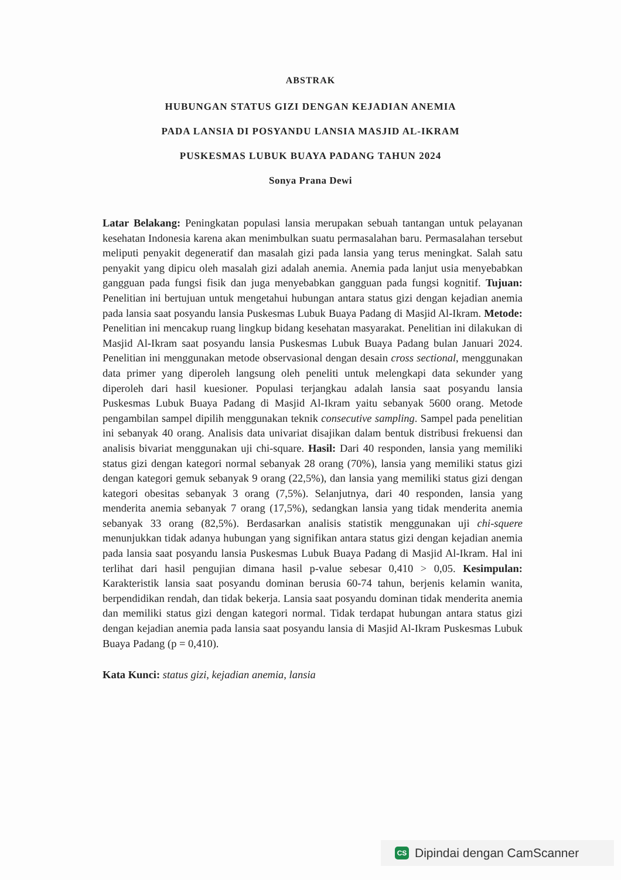ABSTRAK
HUBUNGAN STATUS GIZI DENGAN KEJADIAN ANEMIA
PADA LANSIA DI POSYANDU LANSIA MASJID AL-IKRAM
PUSKESMAS LUBUK BUAYA PADANG TAHUN 2024
Sonya Prana Dewi
Latar Belakang: Peningkatan populasi lansia merupakan sebuah tantangan untuk pelayanan kesehatan Indonesia karena akan menimbulkan suatu permasalahan baru. Permasalahan tersebut meliputi penyakit degeneratif dan masalah gizi pada lansia yang terus meningkat. Salah satu penyakit yang dipicu oleh masalah gizi adalah anemia. Anemia pada lanjut usia menyebabkan gangguan pada fungsi fisik dan juga menyebabkan gangguan pada fungsi kognitif. Tujuan: Penelitian ini bertujuan untuk mengetahui hubungan antara status gizi dengan kejadian anemia pada lansia saat posyandu lansia Puskesmas Lubuk Buaya Padang di Masjid Al-Ikram. Metode: Penelitian ini mencakup ruang lingkup bidang kesehatan masyarakat. Penelitian ini dilakukan di Masjid Al-Ikram saat posyandu lansia Puskesmas Lubuk Buaya Padang bulan Januari 2024. Penelitian ini menggunakan metode observasional dengan desain cross sectional, menggunakan data primer yang diperoleh langsung oleh peneliti untuk melengkapi data sekunder yang diperoleh dari hasil kuesioner. Populasi terjangkau adalah lansia saat posyandu lansia Puskesmas Lubuk Buaya Padang di Masjid Al-Ikram yaitu sebanyak 5600 orang. Metode pengambilan sampel dipilih menggunakan teknik consecutive sampling. Sampel pada penelitian ini sebanyak 40 orang. Analisis data univariat disajikan dalam bentuk distribusi frekuensi dan analisis bivariat menggunakan uji chi-square. Hasil: Dari 40 responden, lansia yang memiliki status gizi dengan kategori normal sebanyak 28 orang (70%), lansia yang memiliki status gizi dengan kategori gemuk sebanyak 9 orang (22,5%), dan lansia yang memiliki status gizi dengan kategori obesitas sebanyak 3 orang (7,5%). Selanjutnya, dari 40 responden, lansia yang menderita anemia sebanyak 7 orang (17,5%), sedangkan lansia yang tidak menderita anemia sebanyak 33 orang (82,5%). Berdasarkan analisis statistik menggunakan uji chi-squere menunjukkan tidak adanya hubungan yang signifikan antara status gizi dengan kejadian anemia pada lansia saat posyandu lansia Puskesmas Lubuk Buaya Padang di Masjid Al-Ikram. Hal ini terlihat dari hasil pengujian dimana hasil p-value sebesar 0,410 > 0,05. Kesimpulan: Karakteristik lansia saat posyandu dominan berusia 60-74 tahun, berjenis kelamin wanita, berpendidikan rendah, dan tidak bekerja. Lansia saat posyandu dominan tidak menderita anemia dan memiliki status gizi dengan kategori normal. Tidak terdapat hubungan antara status gizi dengan kejadian anemia pada lansia saat posyandu lansia di Masjid Al-Ikram Puskesmas Lubuk Buaya Padang (p = 0,410).
Kata Kunci: status gizi, kejadian anemia, lansia
CS Dipindai dengan CamScanner